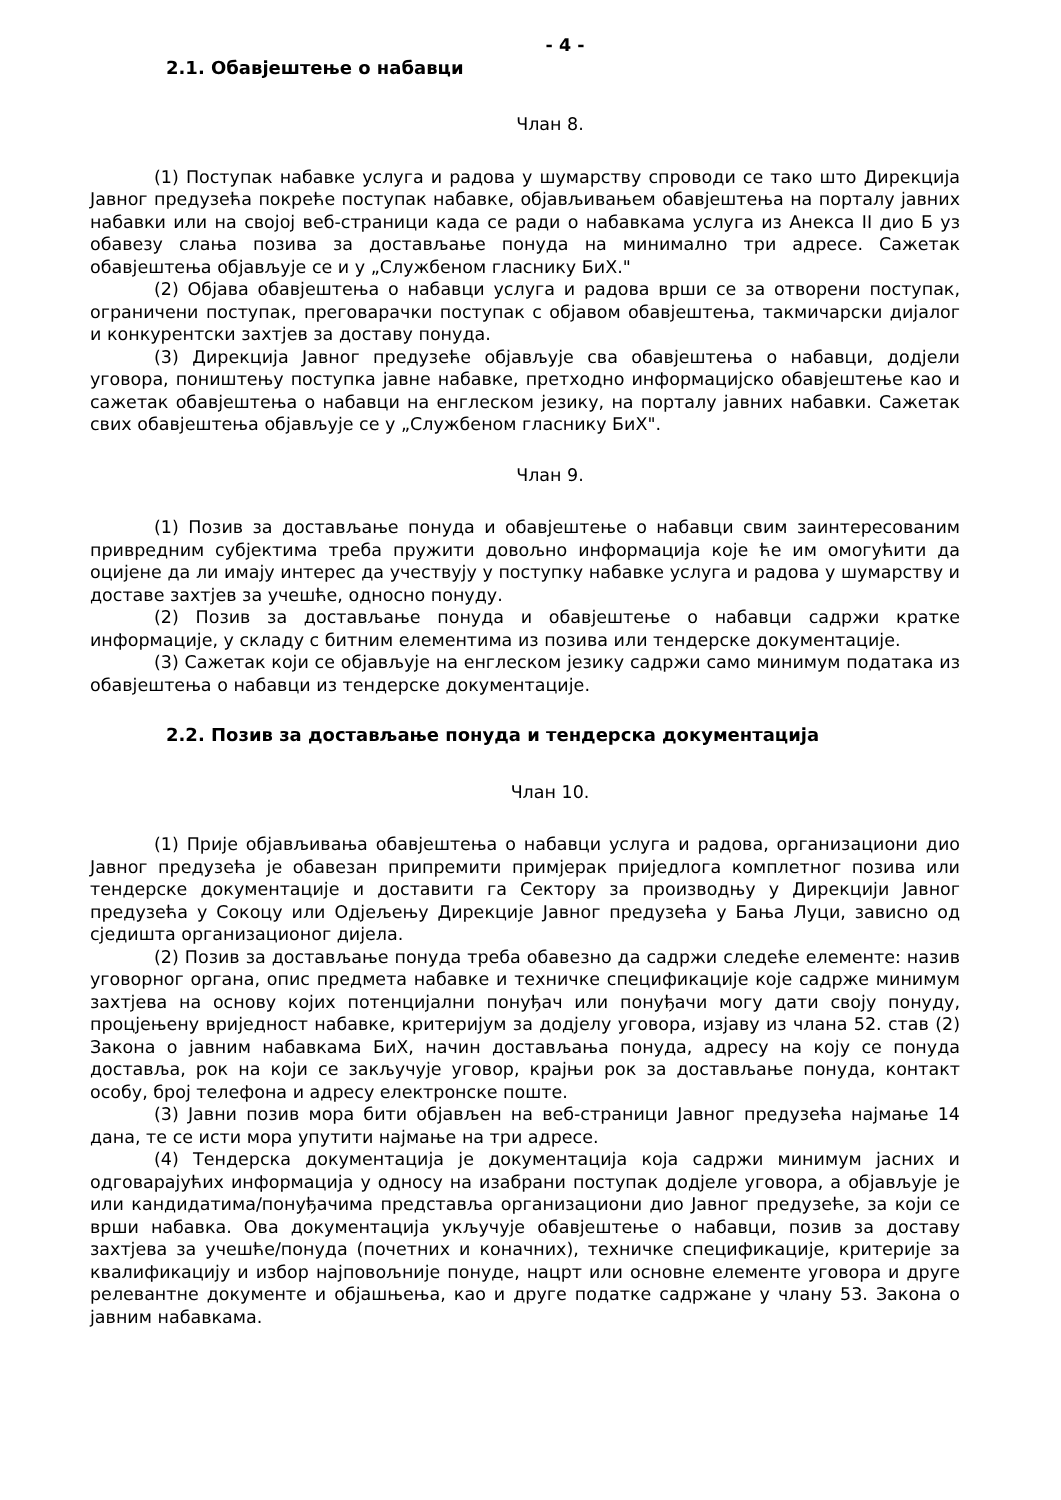- 4 -
2.1. Обавјештење о набавци
Члан 8.
(1) Поступак набавке услуга и радова у шумарству спроводи се тако што Дирекција Јавног предузећа покреће поступак набавке, објављивањем обавјештења на порталу јавних набавки или на својој веб-страници када се ради о набавкама услуга из Анекса II дио Б уз обавезу слања позива за достављање понуда на минимално три адресе. Сажетак обавјештења објављује се и у „Службеном гласнику БиХ."
(2) Објава обавјештења о набавци услуга и радова врши се за отворени поступак, ограничени поступак, преговарачки поступак с објавом обавјештења, такмичарски дијалог и конкурентски захтјев за доставу понуда.
(3) Дирекција Јавног предузеће објављује сва обавјештења о набавци, додјели уговора, поништењу поступка јавне набавке, претходно информацијско обавјештење као и сажетак обавјештења о набавци на енглеском језику, на порталу јавних набавки. Сажетак свих обавјештења објављује се у „Службеном гласнику БиХ".
Члан 9.
(1) Позив за достављање понуда и обавјештење о набавци свим заинтересованим привредним субјектима треба пружити довољно информација које ће им омогућити да оцијене да ли имају интерес да учествују у поступку набавке услуга и радова у шумарству и доставе захтјев за учешће, односно понуду.
(2) Позив за достављање понуда и обавјештење о набавци садржи кратке информације, у складу с битним елементима из позива или тендерске документације.
(3) Сажетак који се објављује на енглеском језику садржи само минимум података из обавјештења о набавци из тендерске документације.
2.2. Позив за достављање понуда и тендерска документација
Члан 10.
(1) Прије објављивања обавјештења о набавци услуга и радова, организациони дио Јавног предузећа је обавезан припремити примјерак приједлога комплетног позива или тендерске документације и доставити га Сектору за производњу у Дирекцији Јавног предузећа у Сокоцу или Одјељењу Дирекције Јавног предузећа у Бања Луци, зависно од сједишта организационог дијела.
(2) Позив за достављање понуда треба обавезно да садржи следеће елементе: назив уговорног органа, опис предмета набавке и техничке спецификације које садрже минимум захтјева на основу којих потенцијални понуђач или понуђачи могу дати своју понуду, процјењену вриједност набавке, критеријум за додјелу уговора, изјаву из члана 52. став (2) Закона о јавним набавкама БиХ, начин достављања понуда, адресу на коју се понуда доставља, рок на који се закључује уговор, крајњи рок за достављање понуда, контакт особу, број телефона и адресу електронске поште.
(3) Јавни позив мора бити објављен на веб-страници Јавног предузећа најмање 14 дана, те се исти мора упутити најмање на три адресе.
(4) Тендерска документација је документација која садржи минимум јасних и одговарајућих информација у односу на изабрани поступак додјеле уговора, а објављује је или кандидатима/понуђачима представља организациони дио Јавног предузеће, за који се врши набавка. Ова документација укључује обавјештење о набавци, позив за доставу захтјева за учешће/понуда (почетних и коначних), техничке спецификације, критерије за квалификацију и избор најповољније понуде, нацрт или основне елементе уговора и друге релевантне документе и објашњења, као и друге податке садржане у члану 53. Закона о јавним набавкама.